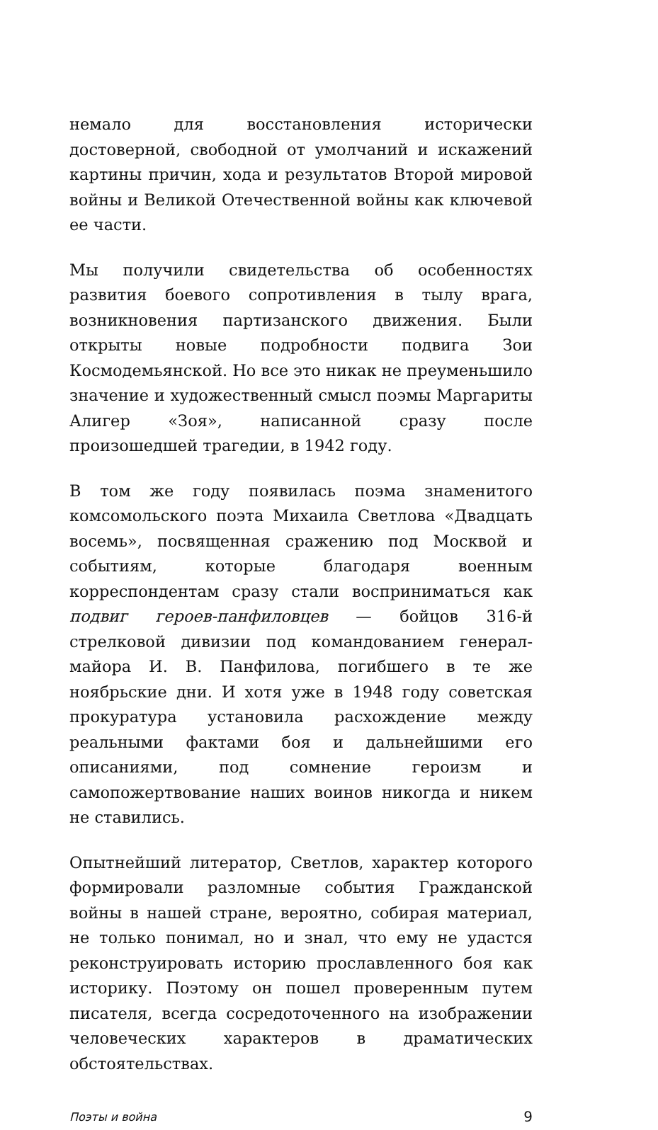немало для восстановления исторически достоверной, свободной от умолчаний и искажений картины причин, хода и результатов Второй мировой войны и Великой Отечественной войны как ключевой ее части.
Мы получили свидетельства об особенностях развития боевого сопротивления в тылу врага, возникновения партизанского движения. Были открыты новые подробности подвига Зои Космодемьянской. Но все это никак не преуменьшило значение и художественный смысл поэмы Маргариты Алигер «Зоя», написанной сразу после произошедшей трагедии, в 1942 году.
В том же году появилась поэма знаменитого комсомольского поэта Михаила Светлова «Двадцать восемь», посвященная сражению под Москвой и событиям, которые благодаря военным корреспондентам сразу стали восприниматься как подвиг героев-панфиловцев — бойцов 316-й стрелковой дивизии под командованием генерал-майора И. В. Панфилова, погибшего в те же ноябрьские дни. И хотя уже в 1948 году советская прокуратура установила расхождение между реальными фактами боя и дальнейшими его описаниями, под сомнение героизм и самопожертвование наших воинов никогда и никем не ставились.
Опытнейший литератор, Светлов, характер которого формировали разломные события Гражданской войны в нашей стране, вероятно, собирая материал, не только понимал, но и знал, что ему не удастся реконструировать историю прославленного боя как историку. Поэтому он пошел проверенным путем писателя, всегда сосредоточенного на изображении человеческих характеров в драматических обстоятельствах.
Поэты и война 9